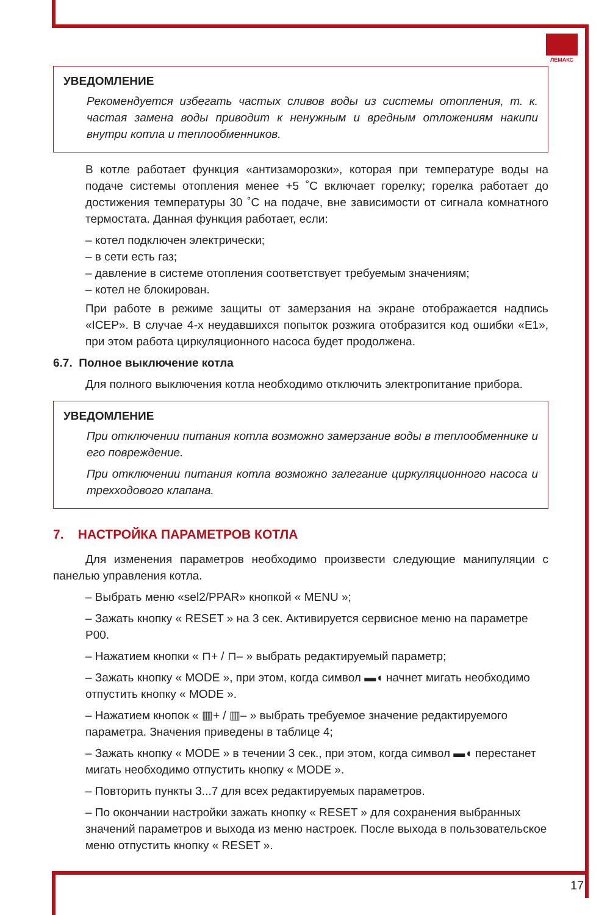ЛЕМАКС
УВЕДОМЛЕНИЕ
Рекомендуется избегать частых сливов воды из системы отопления, т. к. частая замена воды приводит к ненужным и вредным отложениям накипи внутри котла и теплообменников.
В котле работает функция «антизаморозки», которая при температуре воды на подаче системы отопления менее +5 ˚С включает горелку; горелка работает до достижения температуры 30 ˚С на подаче, вне зависимости от сигнала комнатного термостата. Данная функция работает, если:
– котел подключен электрически;
– в сети есть газ;
– давление в системе отопления соответствует требуемым значениям;
– котел не блокирован.
При работе в режиме защиты от замерзания на экране отображается надпись «ICEP». В случае 4-х неудавшихся попыток розжига отобразится код ошибки «E1», при этом работа циркуляционного насоса будет продолжена.
6.7. Полное выключение котла
Для полного выключения котла необходимо отключить электропитание прибора.
УВЕДОМЛЕНИЕ
При отключении питания котла возможно замерзание воды в теплообменнике и его повреждение.
При отключении питания котла возможно залегание циркуляционного насоса и трехходового клапана.
7. НАСТРОЙКА ПАРАМЕТРОВ КОТЛА
Для изменения параметров необходимо произвести следующие манипуляции с панелью управления котла.
– Выбрать меню «sel2/PPAR» кнопкой « MENU »;
– Зажать кнопку « RESET » на 3 сек. Активируется сервисное меню на параметре P00.
– Нажатием кнопки « ⊓+ / ⊓– » выбрать редактируемый параметр;
– Зажать кнопку « MODE », при этом, когда символ ▬◖ начнет мигать необходимо отпустить кнопку « MODE ».
– Нажатием кнопок « ▥+ / ▥– » выбрать требуемое значение редактируемого параметра. Значения приведены в таблице 4;
– Зажать кнопку « MODE » в течении 3 сек., при этом, когда символ ▬◖ перестанет мигать необходимо отпустить кнопку « MODE ».
– Повторить пункты 3...7 для всех редактируемых параметров.
– По окончании настройки зажать кнопку « RESET » для сохранения выбранных значений параметров и выхода из меню настроек. После выхода в пользовательское меню отпустить кнопку « RESET ».
17